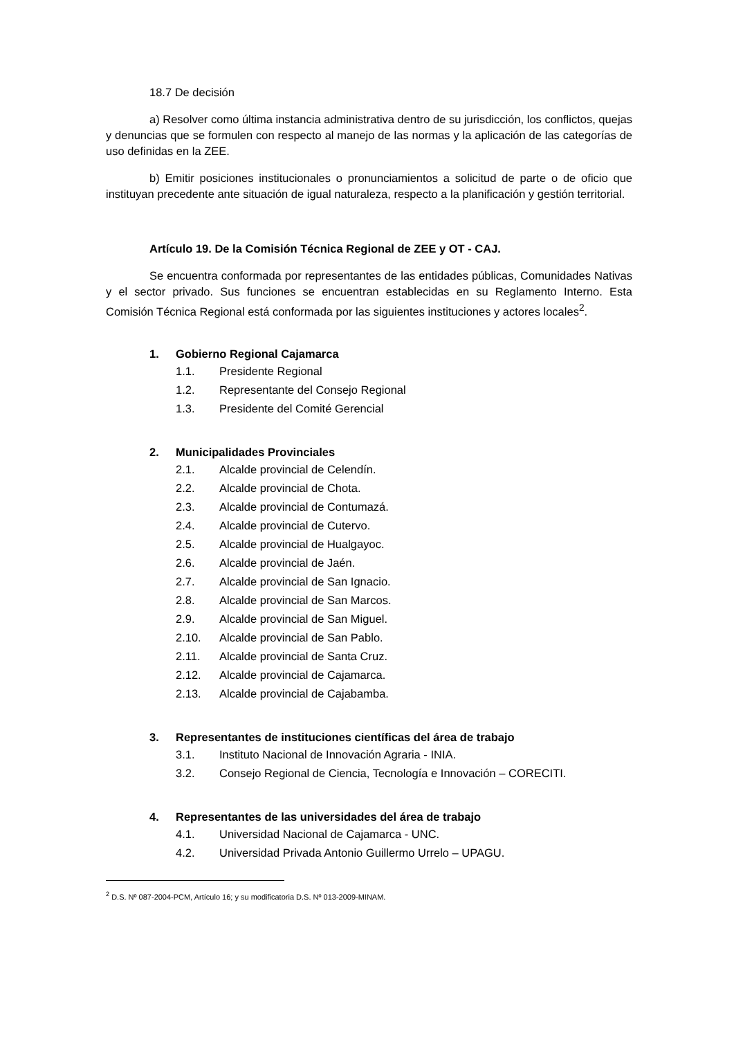18.7 De decisión
a) Resolver como última instancia administrativa dentro de su jurisdicción, los conflictos, quejas y denuncias que se formulen con respecto al manejo de las normas y la aplicación de las categorías de uso definidas en la ZEE.
b) Emitir posiciones institucionales o pronunciamientos a solicitud de parte o de oficio que instituyan precedente ante situación de igual naturaleza, respecto a la planificación y gestión territorial.
Artículo 19. De la Comisión Técnica Regional de ZEE y OT - CAJ.
Se encuentra conformada por representantes de las entidades públicas, Comunidades Nativas y el sector privado. Sus funciones se encuentran establecidas en su Reglamento Interno. Esta Comisión Técnica Regional está conformada por las siguientes instituciones y actores locales<sup>2</sup>.
1. Gobierno Regional Cajamarca
1.1. Presidente Regional
1.2. Representante del Consejo Regional
1.3. Presidente del Comité Gerencial
2. Municipalidades Provinciales
2.1. Alcalde provincial de Celendín.
2.2. Alcalde provincial de Chota.
2.3. Alcalde provincial de Contumazá.
2.4. Alcalde provincial de Cutervo.
2.5. Alcalde provincial de Hualgayoc.
2.6. Alcalde provincial de Jaén.
2.7. Alcalde provincial de San Ignacio.
2.8. Alcalde provincial de San Marcos.
2.9. Alcalde provincial de San Miguel.
2.10. Alcalde provincial de San Pablo.
2.11. Alcalde provincial de Santa Cruz.
2.12. Alcalde provincial de Cajamarca.
2.13. Alcalde provincial de Cajabamba.
3. Representantes de instituciones científicas del área de trabajo
3.1. Instituto Nacional de Innovación Agraria - INIA.
3.2. Consejo Regional de Ciencia, Tecnología e Innovación – CORECITI.
4. Representantes de las universidades del área de trabajo
4.1. Universidad Nacional de Cajamarca - UNC.
4.2. Universidad Privada Antonio Guillermo Urrelo – UPAGU.
<sup>2</sup> D.S. Nº 087-2004-PCM, Artículo 16; y su modificatoria D.S. Nº 013-2009-MINAM.